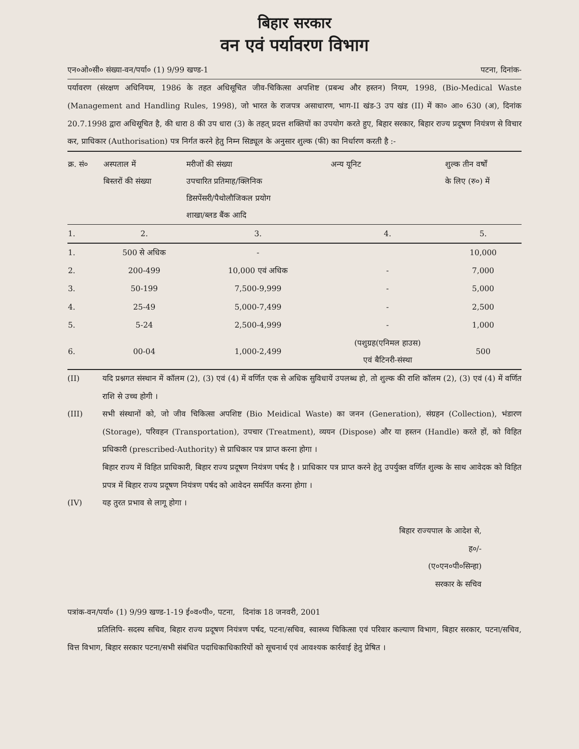बिहार सरकार
वन एवं पर्यावरण विभाग
एन०ओ०सी० संख्या-वन/पर्या० (1) 9/99 खण्ड-1 पटना, दिनांक-
पर्यावरण (संरक्षण अधिनियम, 1986 के तहत अधिसूचित जीव-चिकित्सा अपशिष्ट (प्रबन्ध और हस्तन) नियम, 1998, (Bio-Medical Waste (Management and Handling Rules, 1998), जो भारत के राजपत्र असाधारण, भाग-II खंड-3 उप खंड (II) में का० आ० 630 (अ), दिनांक 20.7.1998 द्वारा अधिसूचित है, की धारा 8 की उप धारा (3) के तहत् प्रदत्त शक्तियों का उपयोग करते हुए, बिहार सरकार, बिहार राज्य प्रदूषण नियंत्रण से विचार कर, प्राधिकार (Authorisation) पत्र निर्गत करने हेतु निम्न सिड्यूल के अनुसार शुल्क (फी) का निर्धारण करती है :-
| क्र. सं० | अस्पताल में बिस्तरों की संख्या | मरीजों की संख्या उपचारित प्रतिमाह/क्लिनिक डिसपेंसरी/पैथोलौजिकल प्रयोग शाखा/ब्लड बैंक आदि | अन्य यूनिट | शुल्क तीन वर्षों के लिए (रु०) में |
| --- | --- | --- | --- | --- |
| 1. | 2. | 3. | 4. | 5. |
| 1. | 500 से अधिक | - | | 10,000 |
| 2. | 200-499 | 10,000 एवं अधिक | - | 7,000 |
| 3. | 50-199 | 7,500-9,999 | - | 5,000 |
| 4. | 25-49 | 5,000-7,499 | - | 2,500 |
| 5. | 5-24 | 2,500-4,999 | - | 1,000 |
| 6. | 00-04 | 1,000-2,499 | (पशुग्रह(एनिमल हाउस) एवं बैटिनरी-संस्था | 500 |
(II) यदि प्रश्नगत संस्थान में कॉलम (2), (3) एवं (4) में वर्णित एक से अधिक सुविधायें उपलब्ध हो, तो शुल्क की राशि कॉलम (2), (3) एवं (4) में वर्णित राशि से उच्च होगी ।
(III) सभी संस्थानों को, जो जीव चिकित्सा अपशिष्ट (Bio Meidical Waste) का जनन (Generation), संग्रहन (Collection), भंडारण (Storage), परिवहन (Transportation), उपचार (Treatment), व्ययन (Dispose) और या हस्तन (Handle) करते हों, को विहित प्रधिकारी (prescribed-Authority) से प्राधिकार पत्र प्राप्त करना होगा ।
बिहार राज्य में विहित प्राधिकारी, बिहार राज्य प्रदूषण नियंत्रण पर्षद है । प्राधिकार पत्र प्राप्त करने हेतु उपर्युक्त वर्णित शुल्क के साथ आवेदक को विहित प्रपत्र में बिहार राज्य प्रदूषण नियंत्रण पर्षद को आवेदन समर्पित करना होगा ।
(IV) यह तुरत प्रभाव से लागू होगा ।
बिहार राज्यपाल के आदेश से,
ह०/-
(ए०एन०पी०सिन्हा)
सरकार के सचिव
पत्रांक-वन/पर्या० (1) 9/99 खण्ड-1-19 ई०व०पी०, पटना, दिनांक 18 जनवरी, 2001
प्रतिलिपि- सदस्य सचिव, बिहार राज्य प्रदूषण नियंत्रण पर्षद, पटना/सचिव, स्वास्थ्य चिकित्सा एवं परिवार कल्याण विभाग, बिहार सरकार, पटना/सचिव, वित्त विभाग, बिहार सरकार पटना/सभी संबंधित पदाधिकाधिकारियों को सूचनार्थ एवं आवश्यक कार्रवाई हेतु प्रेषित ।